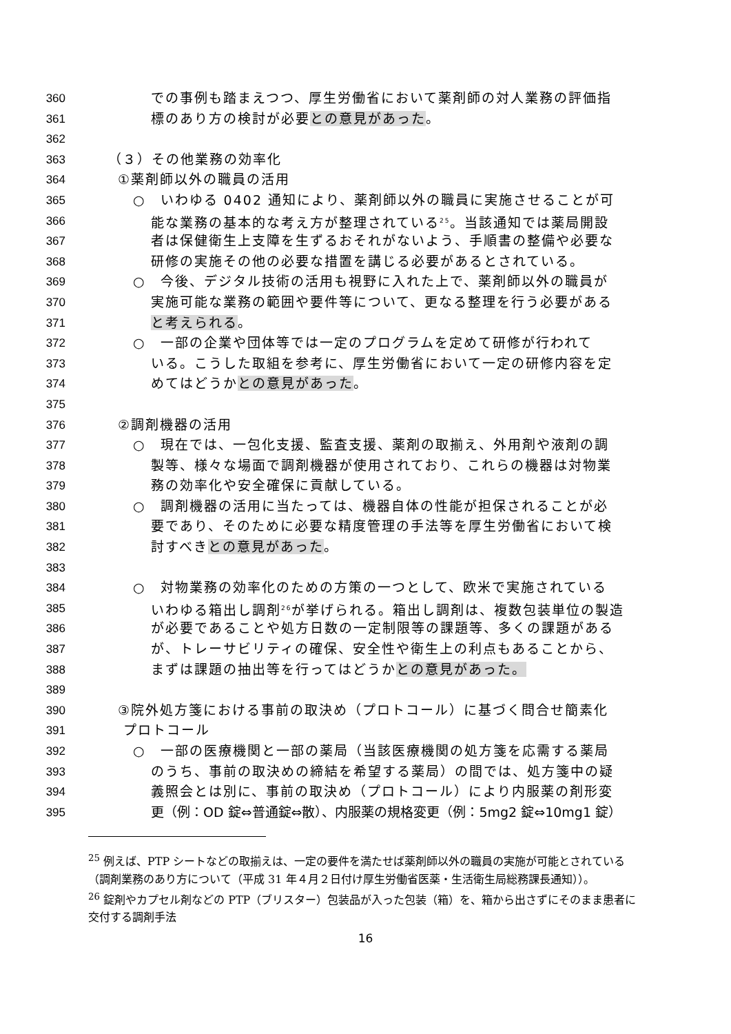360 での事例も踏まえつつ、厚生労働省において薬剤師の対人業務の評価指
361 標のあり方の検討が必要との意見があった。
362
363 （３）その他業務の効率化
364 ①薬剤師以外の職員の活用
365 ○　いわゆる 0402 通知により、薬剤師以外の職員に実施させることが可
366 能な業務の基本的な考え方が整理されている<sup>25</sup>。当該通知では薬局開設
367 者は保健衛生上支障を生ずるおそれがないよう、手順書の整備や必要な
368 研修の実施その他の必要な措置を講じる必要があるとされている。
369 ○　今後、デジタル技術の活用も視野に入れた上で、薬剤師以外の職員が
370 実施可能な業務の範囲や要件等について、更なる整理を行う必要がある
371 と考えられる。
372 ○　一部の企業や団体等では一定のプログラムを定めて研修が行われて
373 いる。こうした取組を参考に、厚生労働省において一定の研修内容を定
374 めてはどうかとの意見があった。
375
376 ②調剤機器の活用
377 ○　現在では、一包化支援、監査支援、薬剤の取揃え、外用剤や液剤の調
378 製等、様々な場面で調剤機器が使用されており、これらの機器は対物業
379 務の効率化や安全確保に貢献している。
380 ○　調剤機器の活用に当たっては、機器自体の性能が担保されることが必
381 要であり、そのために必要な精度管理の手法等を厚生労働省において検
382 討すべきとの意見があった。
383
384 ○　対物業務の効率化のための方策の一つとして、欧米で実施されている
385 いわゆる箱出し調剤<sup>26</sup>が挙げられる。箱出し調剤は、複数包装単位の製造
386 が必要であることや処方日数の一定制限等の課題等、多くの課題がある
387 が、トレーサビリティの確保、安全性や衛生上の利点もあることから、
388 まずは課題の抽出等を行ってはどうかとの意見があった。
389
390 ③院外処方箋における事前の取決め（プロトコール）に基づく問合せ簡素化
391 プロトコール
392 ○　一部の医療機関と一部の薬局（当該医療機関の処方箋を応需する薬局
393 のうち、事前の取決めの締結を希望する薬局）の間では、処方箋中の疑
394 義照会とは別に、事前の取決め（プロトコール）により内服薬の剤形変
395 更（例：OD 錠⇔普通錠⇔散）、内服薬の規格変更（例：5mg2 錠⇔10mg1 錠）
<sup>25</sup> 例えば、PTP シートなどの取揃えは、一定の要件を満たせば薬剤師以外の職員の実施が可能とされている（調剤業務のあり方について（平成 31 年４月２日付け厚生労働省医薬・生活衛生局総務課長通知））。
<sup>26</sup> 錠剤やカプセル剤などの PTP（ブリスター）包装品が入った包装（箱）を、箱から出さずにそのまま患者に交付する調剤手法
16